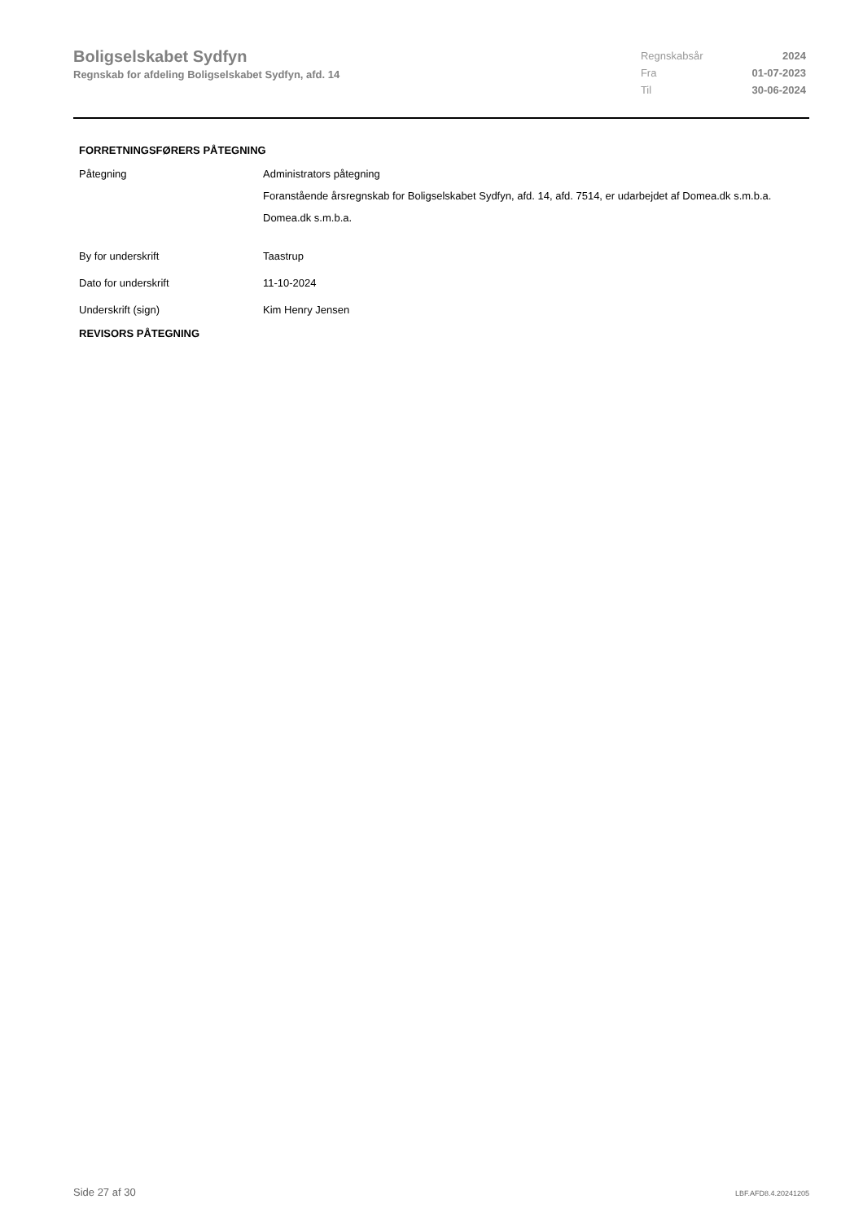Boligselskabet Sydfyn
Regnskab for afdeling Boligselskabet Sydfyn, afd. 14
| Regnskabsår | 2024 |
| Fra | 01-07-2023 |
| Til | 30-06-2024 |
FORRETNINGSFØRERS PÅTEGNING
Påtegning Administrators påtegning
Foranstående årsregnskab for Boligselskabet Sydfyn, afd. 14, afd. 7514, er udarbejdet af Domea.dk s.m.b.a.
Domea.dk s.m.b.a.
By for underskrift Taastrup
Dato for underskrift 11-10-2024
Underskrift (sign) Kim Henry Jensen
REVISORS PÅTEGNING
Side 27 af 30 LBF.AFD8.4.20241205